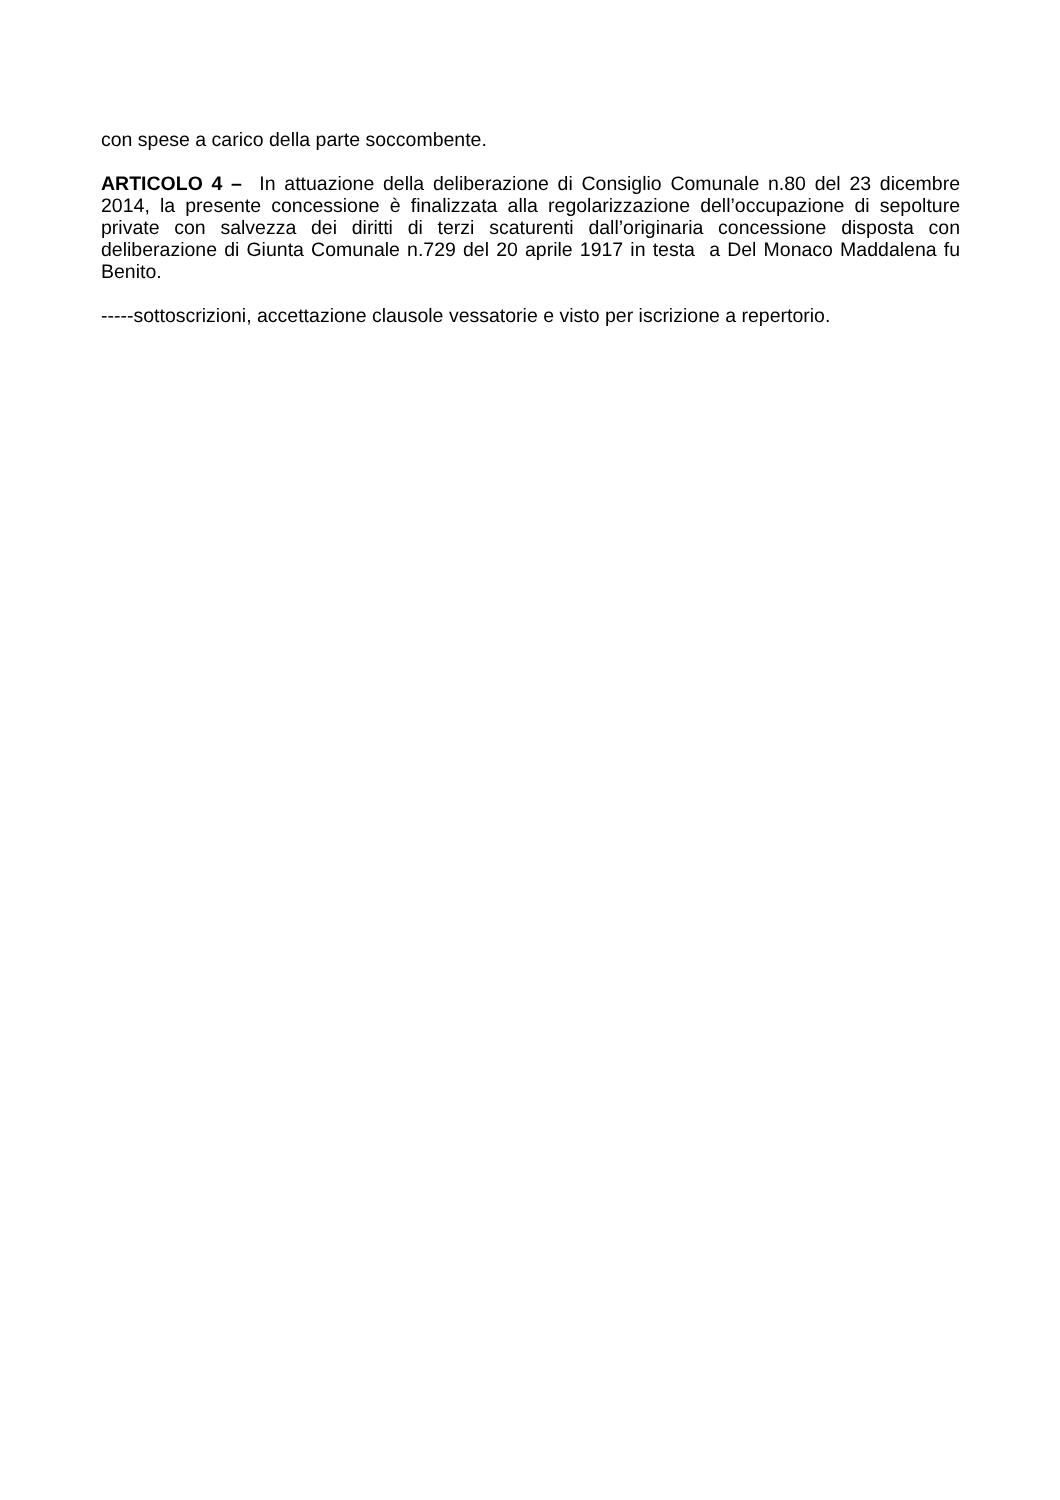con spese a carico della parte soccombente.
ARTICOLO 4 – In attuazione della deliberazione di Consiglio Comunale n.80 del 23 dicembre 2014, la presente concessione è finalizzata alla regolarizzazione dell’occupazione di sepolture private con salvezza dei diritti di terzi scaturenti dall’originaria concessione disposta con deliberazione di Giunta Comunale n.729 del 20 aprile 1917 in testa a Del Monaco Maddalena fu Benito.
-----sottoscrizioni, accettazione clausole vessatorie e visto per iscrizione a repertorio.